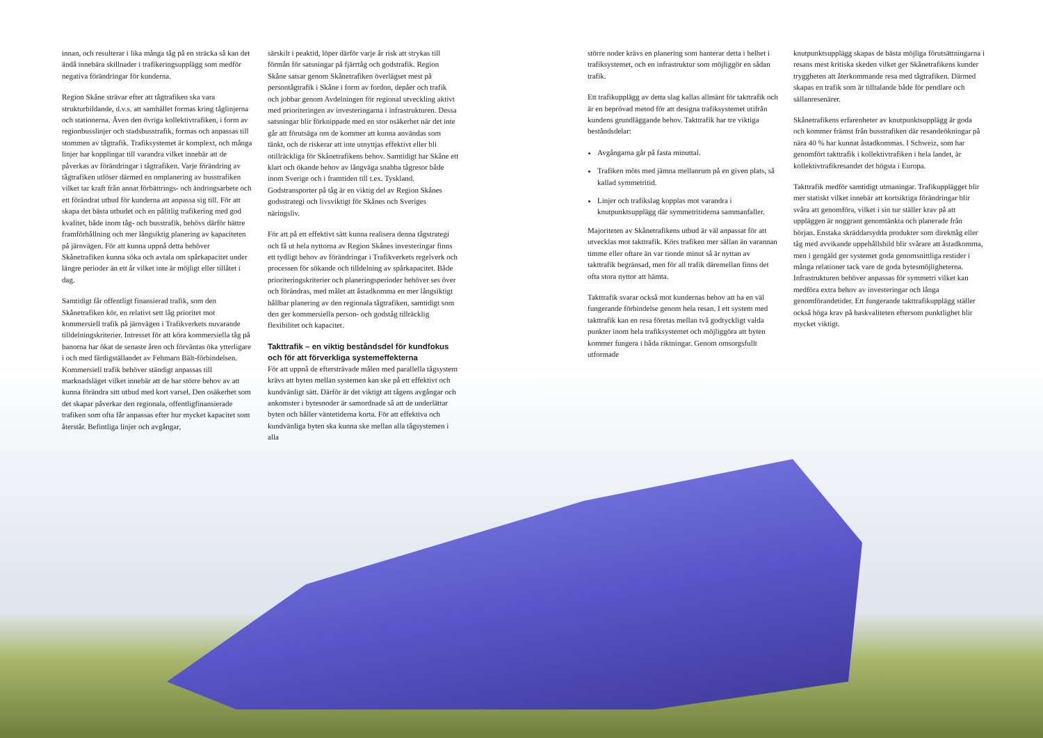innan, och resulterar i lika många tåg på en sträcka så kan det ändå innebära skillnader i trafikeringsupplägg som medför negativa förändringar för kunderna.
Region Skåne strävar efter att tågtrafiken ska vara strukturbildande, d.v.s. att samhället formas kring tåglinjerna och stationerna. Även den övriga kollektivtrafiken, i form av regionbusslinjer och stadsbusstrafik, formas och anpassas till stommen av tågtrafik. Trafiksystemet är komplext, och många linjer har kopplingar till varandra vilket innebär att de påverkas av förändringar i tågtrafiken. Varje förändring av tågtrafiken utlöser därmed en omplanering av busstrafiken vilket tar kraft från annat förbättrings- och ändringsarbete och ett förändrat utbud för kunderna att anpassa sig till. För att skapa det bästa utbudet och en pålitlig trafikering med god kvalitet, både inom tåg- och busstrafik, behövs därför bättre framförhållning och mer långsiktig planering av kapaciteten på järnvägen. För att kunna uppnå detta behöver Skånetrafiken kunna söka och avtala om spårkapacitet under längre perioder än ett år vilket inte är möjligt eller tillåtet i dag.
Samtidigt får offentligt finansierad trafik, som den Skånetrafiken kör, en relativt sett låg prioritet mot kommersiell trafik på järnvägen i Trafikverkets nuvarande tilldelningskriterier. Intresset för att köra kommersiella tåg på banorna har ökat de senaste åren och förväntas öka ytterligare i och med färdigställandet av Fehmarn Bält-förbindelsen. Kommersiell trafik behöver ständigt anpassas till marknadsläget vilket innebär att de har större behov av att kunna förändra sitt utbud med kort varsel. Den osäkerhet som det skapar påverkar den regionala, offentligfinansierade trafiken som ofta får anpassas efter hur mycket kapacitet som återstår. Befintliga linjer och avgångar,
särskilt i peaktid, löper därför varje år risk att strykas till förmån för satsningar på fjärrtåg och godstrafik. Region Skåne satsar genom Skånetrafiken överlägset mest på persontågtrafik i Skåne i form av fordon, depåer och trafik och jobbar genom Avdelningen för regional utveckling aktivt med prioriteringen av investeringarna i infrastrukturen. Dessa satsningar blir förknippade med en stor osäkerhet när det inte går att förutsäga om de kommer att kunna användas som tänkt, och de riskerar att inte utnyttjas effektivt eller bli otillräckliga för Skånetrafikens behov. Samtidigt har Skåne ett klart och ökande behov av långväga snabba tågresor både inom Sverige och i framtiden till t.ex. Tyskland. Godstransporter på tåg är en viktig del av Region Skånes godsstrategi och livsviktigt för Skånes och Sveriges näringsliv.
För att på ett effektivt sätt kunna realisera denna tågstrategi och få ut hela nyttorna av Region Skånes investeringar finns ett tydligt behov av förändringar i Trafikverkets regelverk och processen för sökande och tilldelning av spårkapacitet. Både prioriteringskriterier och planeringsperioder behöver ses över och förändras, med målet att åstadkomma en mer långsiktigt hållbar planering av den regionala tågtrafiken, samtidigt som den ger kommersiella person- och godståg tillräcklig flexibilitet och kapacitet.
Takttrafik – en viktig beståndsdel för kundfokus och för att förverkliga systemeffekterna
För att uppnå de eftersträvade målen med parallella tågsystem krävs att byten mellan systemen kan ske på ett effektivt och kundvänligt sätt. Därför är det viktigt att tågens avgångar och ankomster i bytesnoder är samordnade så att de underlättar byten och håller väntetiderna korta. För att effektiva och kundvänliga byten ska kunna ske mellan alla tågsystemen i alla
större noder krävs en planering som hanterar detta i helhet i trafiksystemet, och en infrastruktur som möjliggör en sådan trafik.
Ett trafikupplägg av detta slag kallas allmänt för takttrafik och är en beprövad metod för att designa trafiksystemet utifrån kundens grundläggande behov. Takttrafik har tre viktiga beståndsdelar:
Avgångarna går på fasta minuttal.
Trafiken möts med jämna mellanrum på en given plats, så kallad symmetritid.
Linjer och trafikslag kopplas mot varandra i knutpunktsupplägg där symmetritiderna sammanfaller.
Majoriteten av Skånetrafikens utbud är väl anpassat för att utvecklas mot takttrafik. Körs trafiken mer sällan än varannan timme eller oftare än var tionde minut så är nyttan av takttrafik begränsad, men för all trafik däremellan finns det ofta stora nyttor att hämta.
Takttrafik svarar också mot kundernas behov att ha en väl fungerande förbindelse genom hela resan. I ett system med takttrafik kan en resa företas mellan två godtyckligt valda punkter inom hela trafiksystemet och möjliggöra att byten kommer fungera i båda riktningar. Genom omsorgsfullt utformade
knutpunktsupplägg skapas de bästa möjliga förutsättningarna i resans mest kritiska skeden vilket ger Skånetrafikens kunder tryggheten att återkommande resa med tågtrafiken. Därmed skapas en trafik som är tilltalande både för pendlare och sällanresenärer.
Skånetrafikens erfarenheter av knutpunktsupplägg är goda och kommer främst från busstrafiken där resandeökningar på nära 40 % har kunnat åstadkommas. I Schweiz, som har genomfört takttrafik i kollektivtrafiken i hela landet, är kollektivtrafikresandet det högsta i Europa.
Takttrafik medför samtidigt utmaningar. Trafikupplägget blir mer statiskt vilket innebär att kortsiktiga förändringar blir svåra att genomföra, vilket i sin tur ställer krav på att uppläggen är noggrant genomtänkta och planerade från början. Enstaka skräddarsydda produkter som direkttåg eller tåg med avvikande uppehållsbild blir svårare att åstadkomma, men i gengäld ger systemet goda genomsnittliga restider i många relationer tack vare de goda bytesmöjligheterna. Infrastrukturen behöver anpassas för symmetri vilket kan medföra extra behov av investeringar och långa genomförandetider. Ett fungerande takttrafikupplägg ställer också höga krav på baskvaliteten eftersom punktlighet blir mycket viktigt.